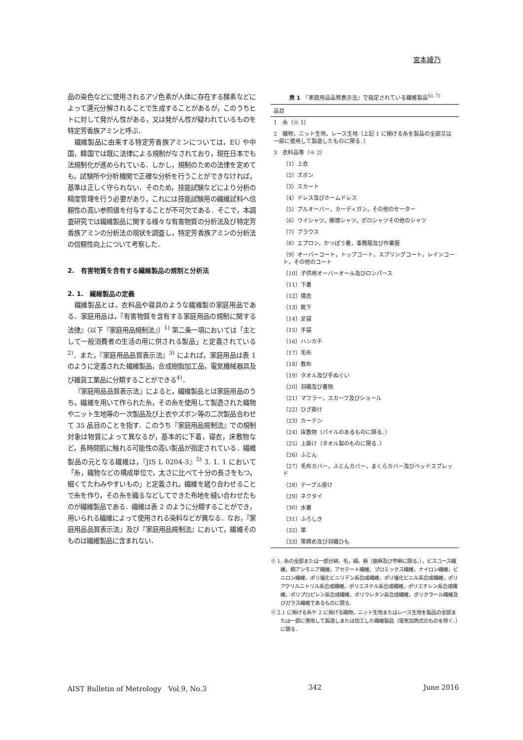宮本綾乃
品の染色などに使用されるアゾ色素が人体に存在する酵素などによって還元分解されることで生成することがあるが，このうちヒトに対して発がん性がある，又は発がん性が疑われているものを特定芳香族アミンと呼ぶ．
繊維製品に由来する特定芳香族アミンについては，EU や中国，韓国では既に法律による規制がなされており，現在日本でも法規制化が進められている．しかし，規制のための法律を定めても，試験所や分析機関で正確な分析を行うことができなければ，基準は正しく守られない．そのため，技能試験などにより分析の精度管理を行う必要があり，これには技能試験用の繊維試料へ信頼性の高い参照値を付与することが不可欠である．そこで，本調査研究では繊維製品に関する様々な有害物質の分析法及び特定芳香族アミンの分析法の現状を調査し，特定芳香族アミンの分析法の信頼性向上について考察した．
2.　有害物質を含有する繊維製品の規制と分析法
2. 1.　繊維製品の定義
繊維製品とは，衣料品や寝具のような繊維製の家庭用品である．家庭用品は，『有害物質を含有する家庭用品の規制に関する法律』（以下『家庭用品規制法』）<sup>1)</sup> 第二条一項においては「主として一般消費者の生活の用に供される製品」と定義されている<sup>2)</sup>．また，『家庭用品品質表示法』<sup>3)</sup> によれば，家庭用品は表 1 のように定義された繊維製品，合成樹脂加工品，電気機械器具及び雑貨工業品に分類することができる<sup>4)</sup>．
『家庭用品品質表示法』によると，繊維製品とは家庭用品のうち，繊維を用いて作られた糸，その糸を使用して製造された織物やニット生地等の一次製品及び上衣やズボン等の二次製品合わせて 35 品目のことを指す．このうち『家庭用品規制法』での規制対象は物質によって異なるが，基本的に下着，寝衣，床敷物など，長時間肌に触れる可能性の高い製品が指定されている．繊維製品の元となる繊維は，『JIS L 0204-3』<sup>5)</sup> 3. 1. 1 において「糸，織物などの構成単位で，太さに比べて十分の長さをもつ，細くてたわみやすいもの」と定義され，繊維を縒り合わせることで糸を作り，その糸を織るなどしてできた布地を縫い合わせたものが繊維製品である．繊維は表 2 のように分類することができ，用いられる繊維によって使用される染料などが異なる．なお，『家庭用品品質表示法』及び『家庭用品規制法』において，繊維そのものは繊維製品に含まれない．
表 1　『家庭用品品質表示法』で指定されている繊維製品<sup>6), 7)</sup>
| 品目 |
| --- |
| 1 糸（※ 1） |
| 2 織物，ニット生地，レース生地（上記 1 に掲げる糸を製品の全部又は一部に使用して製造したものに限る．） |
| 3 衣料品等（※ 2） |
| （1）上衣 |
| （2）ズボン |
| （3）スカート |
| （4）ドレス及びホームドレス |
| （5）プルオーバー，カーディガン，その他のセーター |
| （6）ワイシャツ，開襟シャツ，ポロシャツその他のシャツ |
| （7）ブラウス |
| （8）エプロン，かっぽう着，事務服及び作業服 |
| （9）オーバーコート，トップコート，スプリングコート，レインコート，その他のコート |
| （10）子供用オーバーオール及びロンパース |
| （11）下着 |
| （12）寝衣 |
| （13）靴下 |
| （14）足袋 |
| （15）手袋 |
| （16）ハンカチ |
| （17）毛布 |
| （18）敷布 |
| （19）タオル及び手ぬぐい |
| （20）羽織及び着物 |
| （21）マフラー，スカーフ及びショール |
| （22）ひざ掛け |
| （23）カーテン |
| （24）床敷物（パイルのあるものに限る．） |
| （25）上掛け（タオル製のものに限る．） |
| （26）ふとん |
| （27）毛布カバー，ふとんカバー，まくらカバー及びベッドスプレッド |
| （28）テーブル掛け |
| （29）ネクタイ |
| （30）水着 |
| （31）ふろしき |
| （32）帯 |
| （33）帯締め及び羽織ひも |
※ 1. 糸の全部または一部が綿，毛，絹，麻（亜麻及び苧麻に限る．），ビスコース繊維，銅アンモニア繊維，アセテート繊維，プロミックス繊維，ナイロン繊維，ビニロン繊維，ポリ塩化ビニリデン系合成繊維，ポリ塩化ビニル系合成繊維，ポリアクリルニトリル系合成繊維，ポリエステル系合成繊維，ポリエチレン系合成繊維，ポリプロピレン系合成繊維，ポリウレタン系合成繊維，ポリクラール繊維及びガラス繊維であるものに限る．
※ 2.1 に掲げる糸や 2 に掲げる織物，ニット生地またはレース生地を製品の全部または一部に使用して製造しまたは加工した繊維製品（電気加熱式のものを除く．）に限る．
AIST Bulletin of Metrology　Vol.9, No.3 342 June 2016